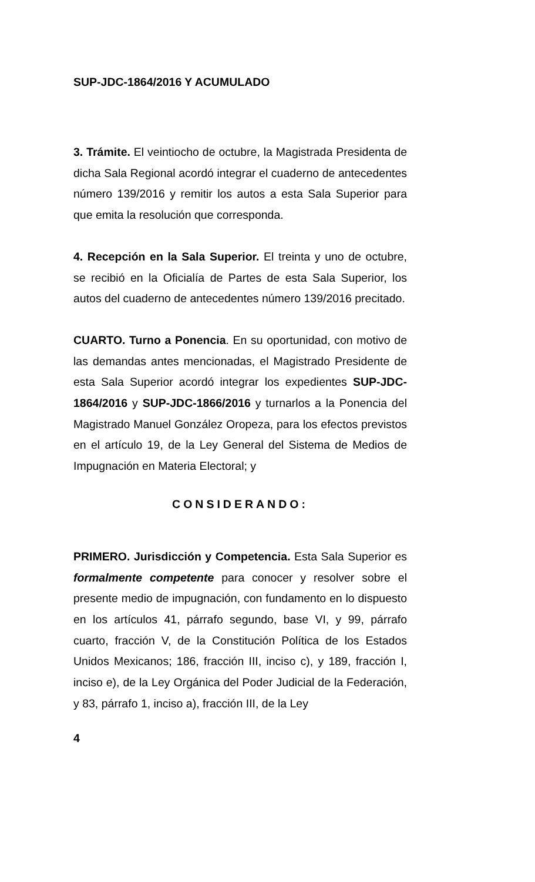SUP-JDC-1864/2016 Y ACUMULADO
3. Trámite. El veintiocho de octubre, la Magistrada Presidenta de dicha Sala Regional acordó integrar el cuaderno de antecedentes número 139/2016 y remitir los autos a esta Sala Superior para que emita la resolución que corresponda.
4. Recepción en la Sala Superior. El treinta y uno de octubre, se recibió en la Oficialía de Partes de esta Sala Superior, los autos del cuaderno de antecedentes número 139/2016 precitado.
CUARTO. Turno a Ponencia. En su oportunidad, con motivo de las demandas antes mencionadas, el Magistrado Presidente de esta Sala Superior acordó integrar los expedientes SUP-JDC-1864/2016 y SUP-JDC-1866/2016 y turnarlos a la Ponencia del Magistrado Manuel González Oropeza, para los efectos previstos en el artículo 19, de la Ley General del Sistema de Medios de Impugnación en Materia Electoral; y
CONSIDERANDO:
PRIMERO. Jurisdicción y Competencia. Esta Sala Superior es formalmente competente para conocer y resolver sobre el presente medio de impugnación, con fundamento en lo dispuesto en los artículos 41, párrafo segundo, base VI, y 99, párrafo cuarto, fracción V, de la Constitución Política de los Estados Unidos Mexicanos; 186, fracción III, inciso c), y 189, fracción I, inciso e), de la Ley Orgánica del Poder Judicial de la Federación, y 83, párrafo 1, inciso a), fracción III, de la Ley
4